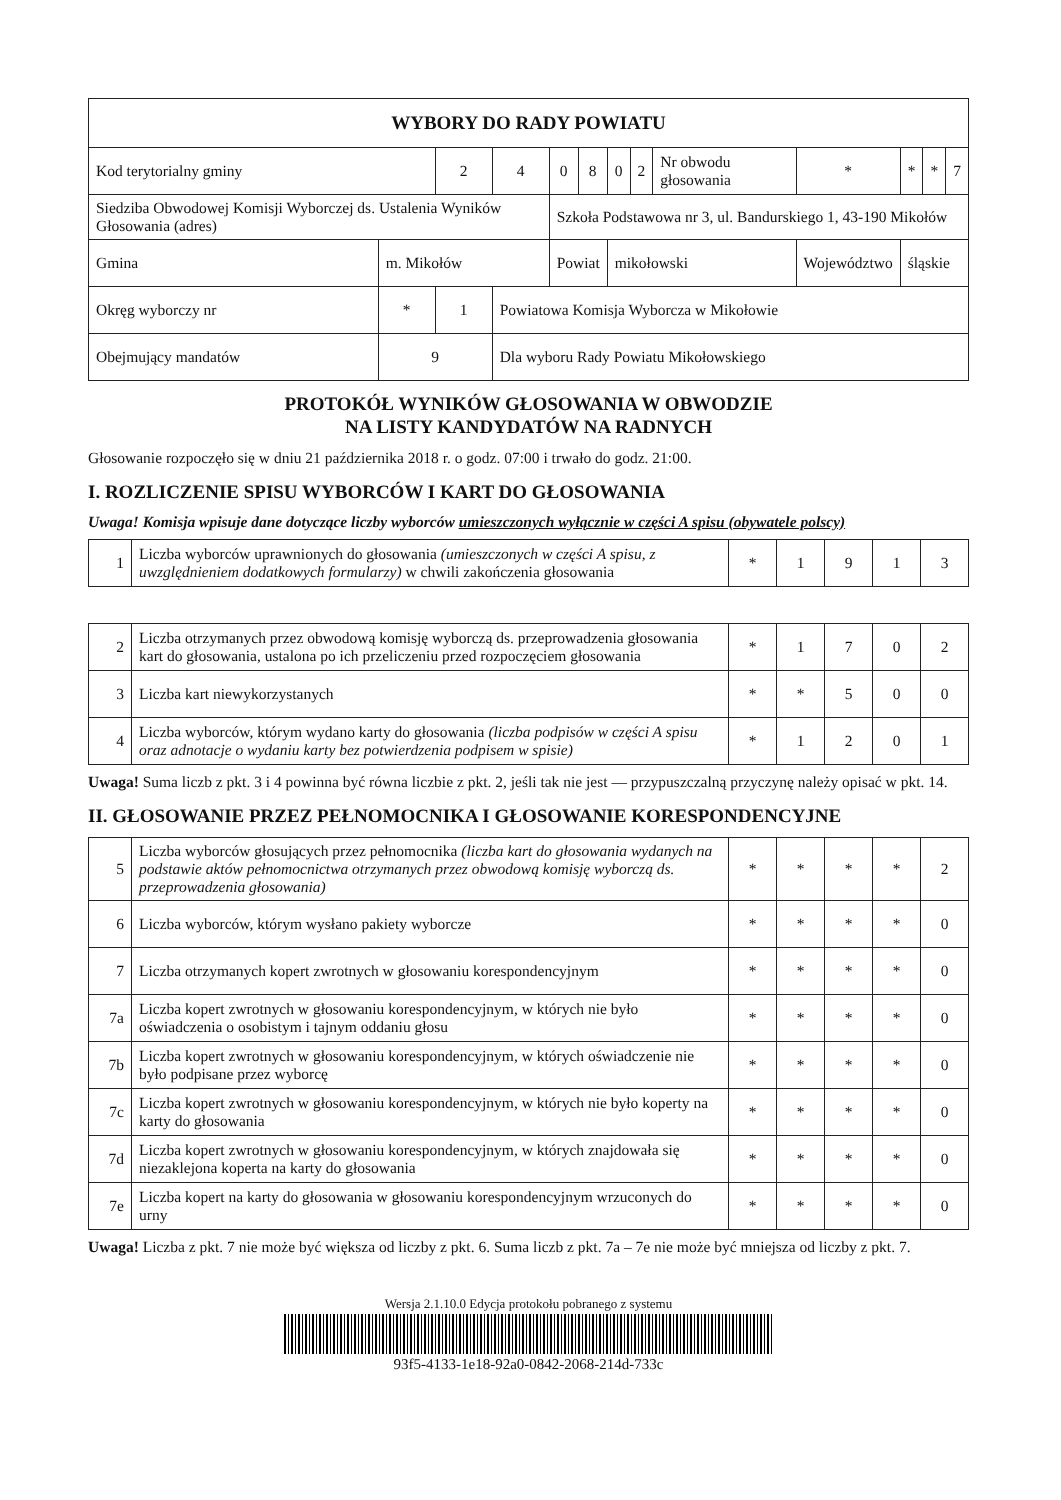| WYBORY DO RADY POWIATU | | | | | | | | | | | | | |
| Kod terytorialny gminy | | | 2 | 4 | 0 | 8 | 0 | 2 | Nr obwodu głosowania | * | * | * | 7 |
| Siedziba Obwodowej Komisji Wyborczej ds. Ustalenia Wyników Głosowania (adres) | | | | | Szkoła Podstawowa nr 3, ul. Bandurskiego 1, 43-190 Mikołów | | | | | | | | |
| Gmina | m. Mikołów | | | | Powiat | | mikołowski | | | Województwo | śląskie | | |
| Okręg wyborczy nr | | * | 1 | Powiatowa Komisja Wyborcza w Mikołowie | | | | | | | | | |
| Obejmujący mandatów | | 9 | | Dla wyboru Rady Powiatu Mikołowskiego | | | | | | | | | |
PROTOKÓŁ WYNIKÓW GŁOSOWANIA W OBWODZIE
NA LISTY KANDYDATÓW NA RADNYCH
Głosowanie rozpoczęło się w dniu 21 października 2018 r. o godz. 07:00 i trwało do godz. 21:00.
I. ROZLICZENIE SPISU WYBORCÓW I KART DO GŁOSOWANIA
Uwaga! Komisja wpisuje dane dotyczące liczby wyborców umieszczonych wyłącznie w części A spisu (obywatele polscy)
| 1 | Liczba wyborców uprawnionych do głosowania (umieszczonych w części A spisu, z uwzględnieniem dodatkowych formularzy) w chwili zakończenia głosowania | * | 1 | 9 | 1 | 3 |
| 2 | Liczba otrzymanych przez obwodową komisję wyborczą ds. przeprowadzenia głosowania kart do głosowania, ustalona po ich przeliczeniu przed rozpoczęciem głosowania | * | 1 | 7 | 0 | 2 |
| 3 | Liczba kart niewykorzystanych | * | * | 5 | 0 | 0 |
| 4 | Liczba wyborców, którym wydano karty do głosowania (liczba podpisów w części A spisu oraz adnotacje o wydaniu karty bez potwierdzenia podpisem w spisie) | * | 1 | 2 | 0 | 1 |
Uwaga! Suma liczb z pkt. 3 i 4 powinna być równa liczbie z pkt. 2, jeśli tak nie jest — przypuszczalną przyczynę należy opisać w pkt. 14.
II. GŁOSOWANIE PRZEZ PEŁNOMOCNIKA I GŁOSOWANIE KORESPONDENCYJNE
| 5 | Liczba wyborców głosujących przez pełnomocnika (liczba kart do głosowania wydanych na podstawie aktów pełnomocnictwa otrzymanych przez obwodową komisję wyborczą ds. przeprowadzenia głosowania) | * | * | * | * | 2 |
| 6 | Liczba wyborców, którym wysłano pakiety wyborcze | * | * | * | * | 0 |
| 7 | Liczba otrzymanych kopert zwrotnych w głosowaniu korespondencyjnym | * | * | * | * | 0 |
| 7a | Liczba kopert zwrotnych w głosowaniu korespondencyjnym, w których nie było oświadczenia o osobistym i tajnym oddaniu głosu | * | * | * | * | 0 |
| 7b | Liczba kopert zwrotnych w głosowaniu korespondencyjnym, w których oświadczenie nie było podpisane przez wyborcę | * | * | * | * | 0 |
| 7c | Liczba kopert zwrotnych w głosowaniu korespondencyjnym, w których nie było koperty na karty do głosowania | * | * | * | * | 0 |
| 7d | Liczba kopert zwrotnych w głosowaniu korespondencyjnym, w których znajdowała się niezaklejona koperta na karty do głosowania | * | * | * | * | 0 |
| 7e | Liczba kopert na karty do głosowania w głosowaniu korespondencyjnym wrzuconych do urny | * | * | * | * | 0 |
Uwaga! Liczba z pkt. 7 nie może być większa od liczby z pkt. 6. Suma liczb z pkt. 7a – 7e nie może być mniejsza od liczby z pkt. 7.
Wersja 2.1.10.0 Edycja protokołu pobranego z systemu
93f5-4133-1e18-92a0-0842-2068-214d-733c